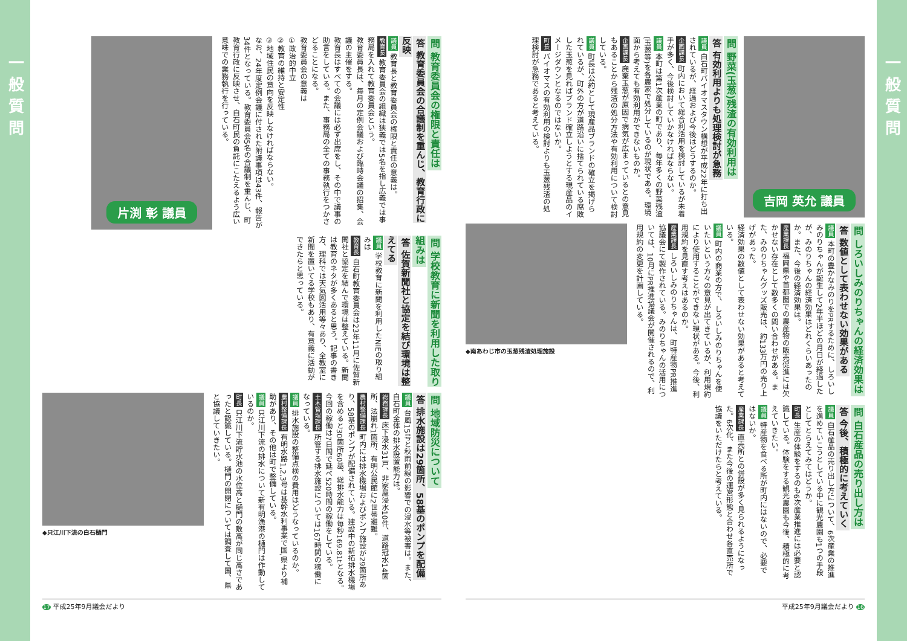一般質問
吉岡 英允 議員
問 野菜(玉葱)残渣の有効利用は
答 有効利用よりも処理検討が急務
議員 白石町バイオマスタウン構想が平成22年に打ち出されているが、経過および今後はどうするのか。
企画課長 町内において総合利活用を検討しているが未着手が多く、今後検討していかなければならない。
議員 本町は第1次産業の町であり、毎年多くの野菜残渣(玉葱等)を各農家で処分しているのが現状である。環境面から考えても有効利用ができないものか。
企画課長 廃棄玉葱が原因で病気が広まっているとの意見もあることから残渣の処分方法や有効利用について検討している。
議員 町長は公約として現産品ブランドの確立を掲げられているが、町外の方が道路沿いに捨てられている腐敗した玉葱を見ればブランド確立しようとする現産品のイメージダウンとなるのではないか。
町長 バイオマスの有効利用の検討よりも玉葱残渣の処理検討が急務であると考えている。
問 しろいしみのりちゃんの経済効果は
答 数値として表わせない効果がある
議員 本町の豊かなみのりをPRするために、しろいしみのりちゃんが誕生して2年半ほどの月日が経過したが、みのりちゃんの経済効果はどれくらいあったのか。また、今後の経済効果は。
産業課長 福岡県や首都圏での農産物の販売促進には欠かせない存在として数多くの問い合わせがある。また、みのりちゃんグッズ販売は、約133万円の売り上げがあった。
経済効果の数値として表わせない効果があると考えている。
議員 町内の商業の方で、しろいしみのりちゃんを使いたいという方々の意見が出てきているが、利用規約により使用することができない現状がある。今後、利用規約を見直す考えはあるのか。
産業課長 しろいしみのりちゃんは、町特産物PR推進協議会にて製作されている。みのりちゃんの活用については、10月にPR推進協議会が開催されるので、利用規約の変更を計画している。
◆南あわじ市の玉葱残渣処理施設
問 白石産品の売り出し方は
答 今後、積極的に考えていく
議員 白石産品の売り出し方について、6次産業の推進を進めていこうとしている中に観光農園も1つの手段としてとらえてみてはどうか。
町長 生産の体験をするのも6次産業推進には必要と認識している。体験をする観光農園も今後、積極的に考えていきたい。
議員 特産物を食べる所が町内にはないので、必要ではないか。
産業課長 直売所との併設が多く見られるようになった。6次化、また今後の運営形態と合わせ各直売所で協議をいただけたらと考えている。
平成25年9月議会だより 16
問 教育委員会の権限と責任は
答 教育委員会の合議制を重んじ、教育行政に反映
議員 教育長と教育委員会の権限と責任の意義は。
教育長 教育委員会の組織は狭義では5名を指し広義では事務局を入れて教育委員会という。
教育委員長は、毎月の定例会議および臨時会議の招集、会議の主催をする。
教育長はすべての会議には必ず出席をし、その中で議事の助言をしている。また、事務局の全ての事務執行をつかさどることになる。
教育委員会の意義は
①政治的中立
②教育の維持と安定性
③地域住民の意向を反映しなければならない。
なお、24年度定例会議に付された附議事項は43件、報告が34件となっている。教育委員会5名の合議制を重んじ、町教育行政に反映させ、白石町民の負託にこたえるよう広い意味での業務執行を行っている。
片渕 彰 議員
問 学校教育に新聞を利用した取り組みは
答 佐賀新聞社と協定を結び環境は整えてる
議員 学校教育に新聞を利用したNIEの取り組みは
教育長 白石町教育委員会は23年11月に佐賀新聞社と協定を結んで環境は整えている。新聞は教育のネタが多くあると思う。記事の書き方、理科では天気図活用等々あり、全教室に新聞を置いてる学校もあり、有意義に活動ができたらと思っている。
問 地域防災について
答 排水施設は29箇所、58基のポンプを配備
議員 台風15号と秋雨前線の影響での浸水等被害は。また、白石町全体の排水設置能力は。
総務課長 床下浸水31戸、非家屋浸水10件、道路冠水14箇所、法崩れ1箇所、有明公民館に2世帯避難。
農村整備課長 町内には排水機場およびポンプ施設が29箇所あり、58基のポンプが配備されている。建設中の新拓排水機場を含めると30箇所60基、総排水能力は毎秒169.81tとなる。今回の稼働は7日間で延べ520時間の稼働をしている。
土木管理課長 所管する排水施設については167時間の稼働になっている。
議員 排水施設の整備点検の費用はどうなっているのか。
農村整備課長 有明水路1,2,3号は基幹水利事業で国,県より補助があり、その他は町で整備している。
議員 只江川下流の排水について新有明漁港の樋門は作動しているのか。
町長 只江川下流貯水池の水位高と樋門の敷高が同じ高さであったと認識している。樋門の開閉については調査して国、県と協議していきたい。
◆只江川下流の白石樋門
17 平成25年9月議会だより
一般質問